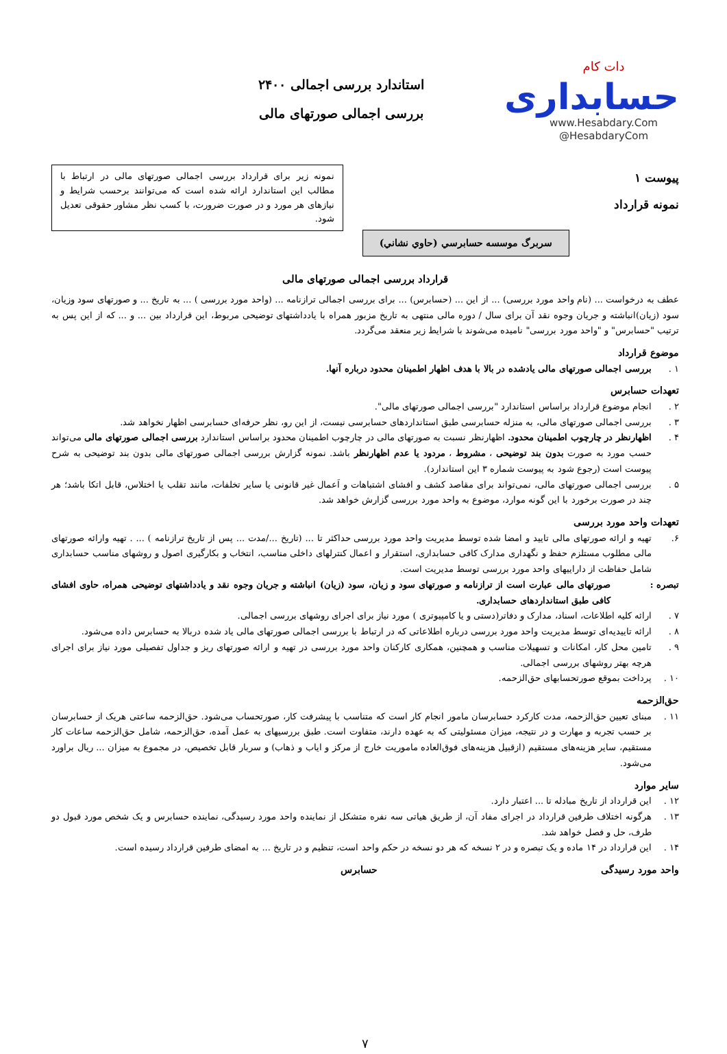دات کام
حسابداری
www.Hesabdary.Com
@HesabdaryCom
استاندارد بررسی اجمالی ۲۴۰۰
بررسی اجمالی صورتهای مالی
پیوست ۱
نمونه قرارداد
نمونه زیر برای قرارداد بررسی اجمالی صورتهای مالی در ارتباط با مطالب این استاندارد ارائه شده است که می‌توانند برحسب شرایط و نیازهای هر مورد و در صورت ضرورت، با کسب نظر مشاور حقوقی تعدیل شود.
سربرگ موسسه حسابرسي (حاوي نشاني)
قرارداد بررسی اجمالی صورتهای مالی
عطف به درخواست ... (نام واحد مورد بررسی) ... از این ... (حسابرس) ... برای بررسی اجمالی ترازنامه ... (واحد مورد بررسی ) ... به تاریخ ... و صورتهای سود وزیان، سود (زیان)انباشته و جریان وجوه نقد آن برای سال / دوره مالی منتهی به تاریخ مزبور همراه با یادداشتهای توضیحی مربوط، این قرارداد بین ... و ... که از این پس به ترتیب "حسابرس" و "واحد مورد بررسی" نامیده می‌شوند با شرایط زیر منعقد می‌گردد.
موضوع قرارداد
۱ . بررسی اجمالی صورتهای مالی یادشده در بالا با هدف اظهار اطمینان محدود درباره آنها.
تعهدات حسابرس
۲ . انجام موضوع قرارداد براساس استاندارد "بررسی اجمالی صورتهای مالی".
۳ . بررسی اجمالی صورتهای مالی، به منزله حسابرسی طبق استانداردهای حسابرسی نیست، از این رو، نظر حرفه‌ای حسابرسی اظهار نخواهد شد.
۴ . اظهارنظر در چارچوب اطمینان محدود. اظهارنظر نسبت به صورتهای مالی در چارچوب اطمینان محدود براساس استاندارد بررسی اجمالی صورتهای مالی می‌تواند حسب مورد به صورت بدون بند توضیحی ، مشروط ، مردود یا عدم اظهارنظر باشد. نمونه گزارش بررسی اجمالی صورتهای مالی بدون بند توضیحی به شرح پیوست است (رجوع شود به پیوست شماره ۳ این استاندارد).
۵ . بررسی اجمالی صورتهای مالی، نمی‌تواند برای مقاصد کشف و افشای اشتباهات و اَعمال غیر قانونی یا سایر تخلفات، مانند تقلب یا اختلاس، قابل اتکا باشد؛ هر چند در صورت برخورد با این گونه موارد، موضوع به واحد مورد بررسی گزارش خواهد شد.
تعهدات واحد مورد بررسی
۶. تهیه و ارائه صورتهای مالی تایید و امضا شده توسط مدیریت واحد مورد بررسی حداکثر تا ... (تاریخ .../مدت ... پس از تاریخ ترازنامه ) ... . تهیه وارائه صورتهای مالی مطلوب مستلزم حفظ و نگهداری مدارک کافی حسابداری، استقرار و اعمال کنترلهای داخلی مناسب، انتخاب و بکارگیری اصول و روشهای مناسب حسابداری شامل حفاظت از داراییهای واحد مورد بررسی توسط مدیریت است.
تبصره : صورتهای مالی عبارت است از ترازنامه و صورتهای سود و زیان، سود (زیان) انباشته و جریان وجوه نقد و یادداشتهای توضیحی همراه، حاوی افشای کافی طبق استانداردهای حسابداری.
۷ . ارائه کلیه اطلاعات، اسناد، مدارک و دفاتر(دستی و یا کامپیوتری ) مورد نیاز برای اجرای روشهای بررسی اجمالی.
۸ . ارائه تاییدیه‌ای توسط مدیریت واحد مورد بررسی درباره اطلاعاتی که در ارتباط با بررسی اجمالی صورتهای مالی یاد شده دربالا به حسابرس داده می‌شود.
۹ . تامین محل کار، امکانات و تسهیلات مناسب و همچنین، همکاری کارکنان واحد مورد بررسی در تهیه و ارائه صورتهای ریز و جداول تفصیلی مورد نیاز برای اجرای هرچه بهتر روشهای بررسی اجمالی.
۱۰ . پرداخت بموقع صورتحسابهای حق‌الزحمه.
حق‌الزحمه
۱۱ . مبنای تعیین حق‌الزحمه، مدت کارکرد حسابرسان مامور انجام کار است که متناسب با پیشرفت کار، صورتحساب می‌شود. حق‌الزحمه ساعتی هریک از حسابرسان بر حسب تجربه و مهارت و در نتیجه، میزان مسئولیتی که به عهده دارند، متفاوت است. طبق بررسیهای به عمل آمده، حق‌الزحمه، شامل حق‌الزحمه ساعات کار مستقیم، سایر هزینه‌های مستقیم (ازقبیل هزینه‌های فوق‌العاده ماموریت خارج از مرکز و ایاب و ذهاب) و سربار قابل تخصیص، در مجموع به میزان ... ریال براورد می‌شود.
سایر موارد
۱۲ . این قرارداد از تاریخ مبادله تا ... اعتبار دارد.
۱۳ . هرگونه اختلاف طرفین قرارداد در اجرای مفاد آن، از طریق هیاتی سه نفره متشکل از نماینده واحد مورد رسیدگی، نماینده حسابرس و یک شخص مورد قبول دو طرف، حل و فصل خواهد شد.
۱۴ . این قرارداد در ۱۴ ماده و یک تبصره و در ۲ نسخه که هر دو نسخه در حکم واحد است، تنظیم و در تاریخ ... به امضای طرفین قرارداد رسیده است.
واحد مورد رسیدگی حسابرس
۷